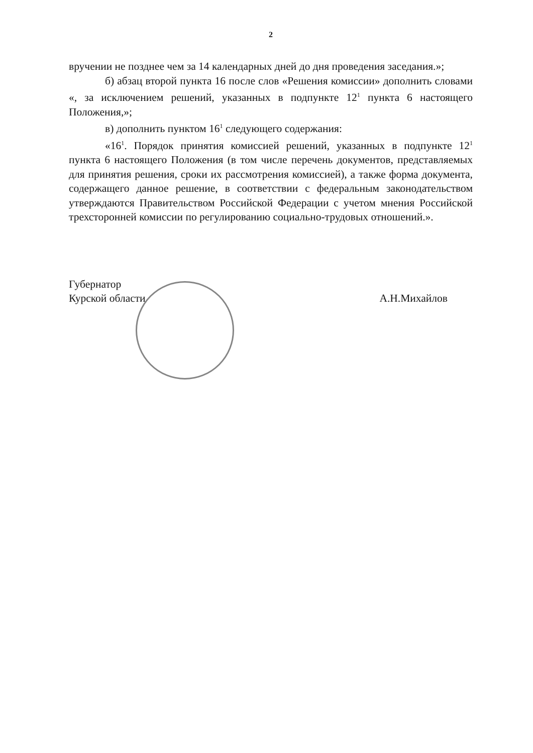2
вручении не позднее чем за 14 календарных дней до дня проведения заседания.»;
б) абзац второй пункта 16 после слов «Решения комиссии» дополнить словами «, за исключением решений, указанных в подпункте 12<sup>1</sup> пункта 6 настоящего Положения,»;
в) дополнить пунктом 16<sup>1</sup> следующего содержания:
«16<sup>1</sup>. Порядок принятия комиссией решений, указанных в подпункте 12<sup>1</sup> пункта 6 настоящего Положения (в том числе перечень документов, представляемых для принятия решения, сроки их рассмотрения комиссией), а также форма документа, содержащего данное решение, в соответствии с федеральным законодательством утверждаются Правительством Российской Федерации с учетом мнения Российской трехсторонней комиссии по регулированию социально-трудовых отношений.».
Губернатор
Курской области
А.Н.Михайлов